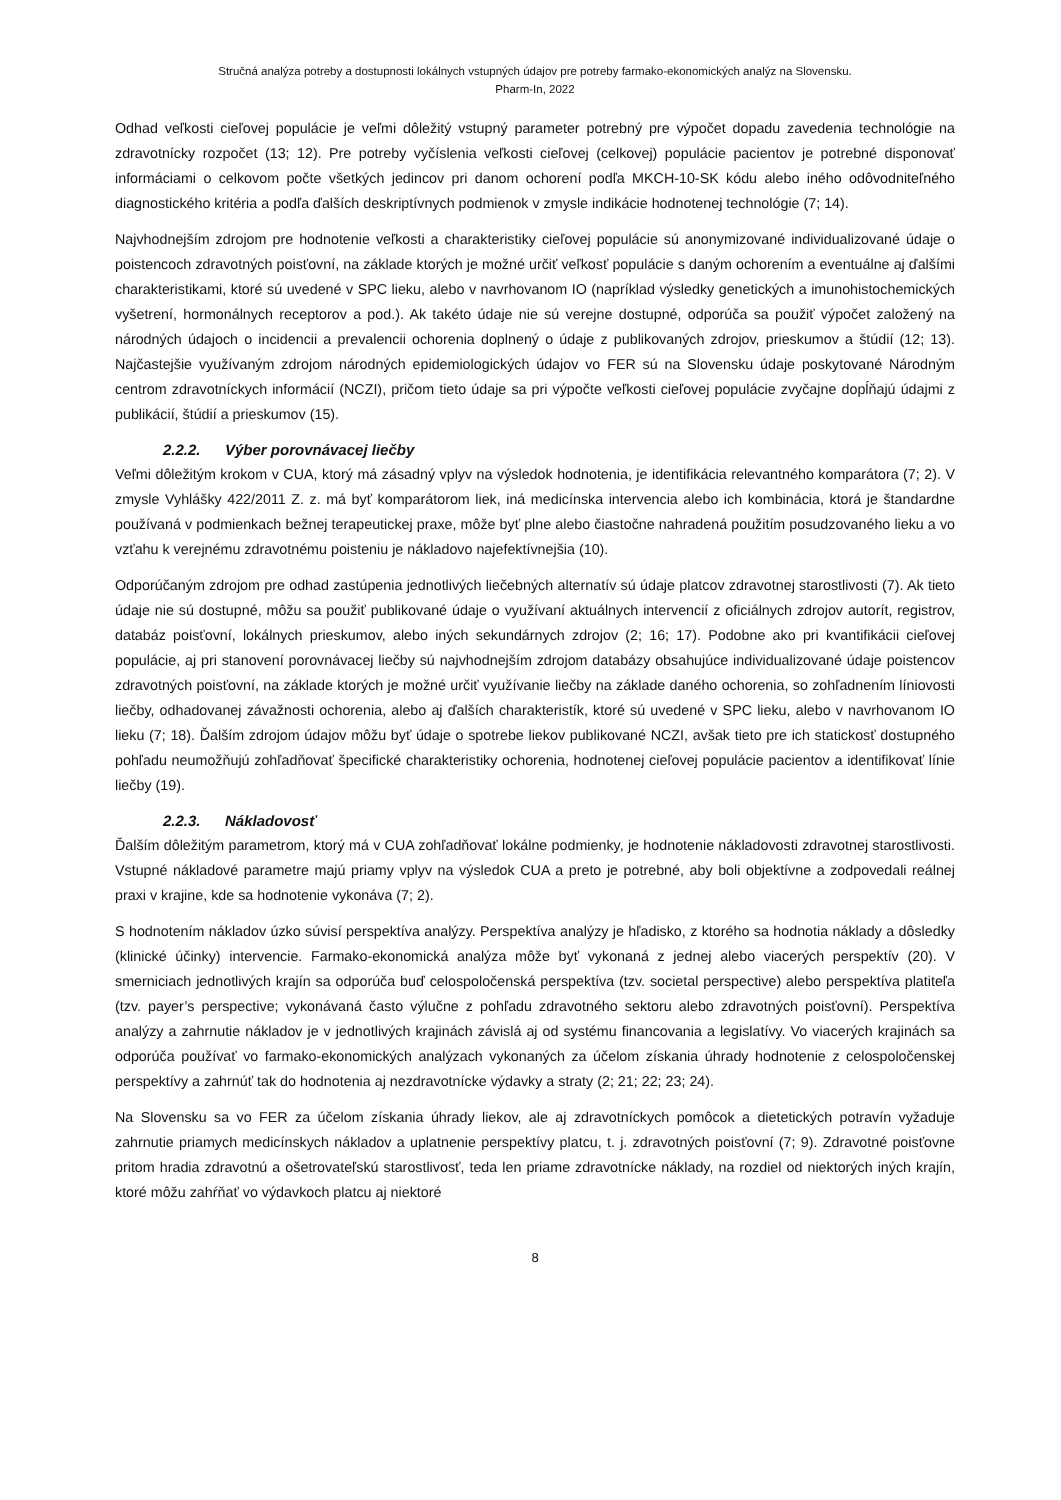Stručná analýza potreby a dostupnosti lokálnych vstupných údajov pre potreby farmako-ekonomických analýz na Slovensku.
Pharm-In, 2022
Odhad veľkosti cieľovej populácie je veľmi dôležitý vstupný parameter potrebný pre výpočet dopadu zavedenia technológie na zdravotnícky rozpočet (13; 12). Pre potreby vyčíslenia veľkosti cieľovej (celkovej) populácie pacientov je potrebné disponovať informáciami o celkovom počte všetkých jedincov pri danom ochorení podľa MKCH-10-SK kódu alebo iného odôvodniteľného diagnostického kritéria a podľa ďalších deskriptívnych podmienok v zmysle indikácie hodnotenej technológie (7; 14).
Najvhodnejším zdrojom pre hodnotenie veľkosti a charakteristiky cieľovej populácie sú anonymizované individualizované údaje o poistencoch zdravotných poisťovní, na základe ktorých je možné určiť veľkosť populácie s daným ochorením a eventuálne aj ďalšími charakteristikami, ktoré sú uvedené v SPC lieku, alebo v navrhovanom IO (napríklad výsledky genetických a imunohistochemických vyšetrení, hormonálnych receptorov a pod.). Ak takéto údaje nie sú verejne dostupné, odporúča sa použiť výpočet založený na národných údajoch o incidencii a prevalencii ochorenia doplnený o údaje z publikovaných zdrojov, prieskumov a štúdií (12; 13). Najčastejšie využívaným zdrojom národných epidemiologických údajov vo FER sú na Slovensku údaje poskytované Národným centrom zdravotníckych informácií (NCZI), pričom tieto údaje sa pri výpočte veľkosti cieľovej populácie zvyčajne dopĺňajú údajmi z publikácií, štúdií a prieskumov (15).
2.2.2. Výber porovnávacej liečby
Veľmi dôležitým krokom v CUA, ktorý má zásadný vplyv na výsledok hodnotenia, je identifikácia relevantného komparátora (7; 2). V zmysle Vyhlášky 422/2011 Z. z. má byť komparátorom liek, iná medicínska intervencia alebo ich kombinácia, ktorá je štandardne používaná v podmienkach bežnej terapeutickej praxe, môže byť plne alebo čiastočne nahradená použitím posudzovaného lieku a vo vzťahu k verejnému zdravotnému poisteniu je nákladovo najefektívnejšia (10).
Odporúčaným zdrojom pre odhad zastúpenia jednotlivých liečebných alternatív sú údaje platcov zdravotnej starostlivosti (7). Ak tieto údaje nie sú dostupné, môžu sa použiť publikované údaje o využívaní aktuálnych intervencií z oficiálnych zdrojov autorít, registrov, databáz poisťovní, lokálnych prieskumov, alebo iných sekundárnych zdrojov (2; 16; 17). Podobne ako pri kvantifikácii cieľovej populácie, aj pri stanovení porovnávacej liečby sú najvhodnejším zdrojom databázy obsahujúce individualizované údaje poistencov zdravotných poisťovní, na základe ktorých je možné určiť využívanie liečby na základe daného ochorenia, so zohľadnením líniovosti liečby, odhadovanej závažnosti ochorenia, alebo aj ďalších charakteristík, ktoré sú uvedené v SPC lieku, alebo v navrhovanom IO lieku (7; 18). Ďalším zdrojom údajov môžu byť údaje o spotrebe liekov publikované NCZI, avšak tieto pre ich statickosť dostupného pohľadu neumožňujú zohľadňovať špecifické charakteristiky ochorenia, hodnotenej cieľovej populácie pacientov a identifikovať línie liečby (19).
2.2.3. Nákladovosť
Ďalším dôležitým parametrom, ktorý má v CUA zohľadňovať lokálne podmienky, je hodnotenie nákladovosti zdravotnej starostlivosti. Vstupné nákladové parametre majú priamy vplyv na výsledok CUA a preto je potrebné, aby boli objektívne a zodpovedali reálnej praxi v krajine, kde sa hodnotenie vykonáva (7; 2).
S hodnotením nákladov úzko súvisí perspektíva analýzy. Perspektíva analýzy je hľadisko, z ktorého sa hodnotia náklady a dôsledky (klinické účinky) intervencie. Farmako-ekonomická analýza môže byť vykonaná z jednej alebo viacerých perspektív (20). V smerniciach jednotlivých krajín sa odporúča buď celospoločenská perspektíva (tzv. societal perspective) alebo perspektíva platiteľa (tzv. payer’s perspective; vykonávaná často výlučne z pohľadu zdravotného sektoru alebo zdravotných poisťovní). Perspektíva analýzy a zahrnutie nákladov je v jednotlivých krajinách závislá aj od systému financovania a legislatívy. Vo viacerých krajinách sa odporúča používať vo farmako-ekonomických analýzach vykonaných za účelom získania úhrady hodnotenie z celospoločenskej perspektívy a zahrnúť tak do hodnotenia aj nezdravotnícke výdavky a straty (2; 21; 22; 23; 24).
Na Slovensku sa vo FER za účelom získania úhrady liekov, ale aj zdravotníckych pomôcok a dietetických potravín vyžaduje zahrnutie priamych medicínskych nákladov a uplatnenie perspektívy platcu, t. j. zdravotných poisťovní (7; 9). Zdravotné poisťovne pritom hradia zdravotnú a ošetrovateľskú starostlivosť, teda len priame zdravotnícke náklady, na rozdiel od niektorých iných krajín, ktoré môžu zahŕňať vo výdavkoch platcu aj niektoré
8